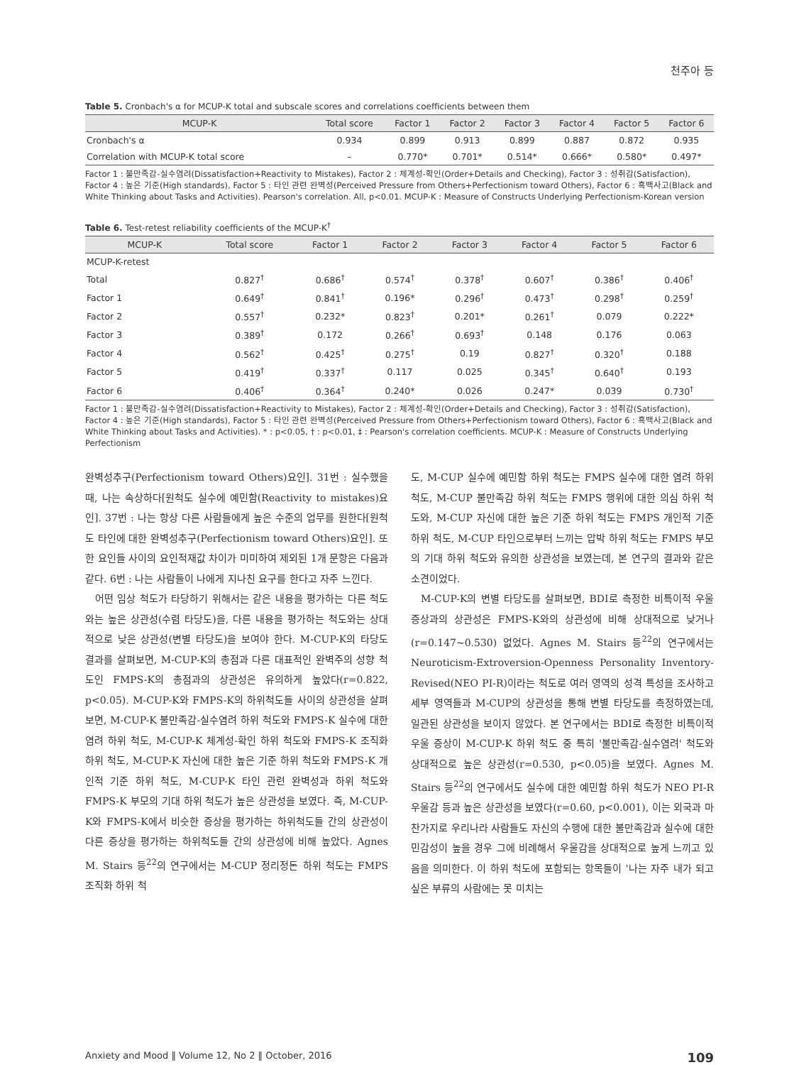천주아 등
Table 5. Cronbach's α for MCUP-K total and subscale scores and correlations coefficients between them
| MCUP-K | Total score | Factor 1 | Factor 2 | Factor 3 | Factor 4 | Factor 5 | Factor 6 |
| --- | --- | --- | --- | --- | --- | --- | --- |
| Cronbach's α | 0.934 | 0.899 | 0.913 | 0.899 | 0.887 | 0.872 | 0.935 |
| Correlation with MCUP-K total score | – | 0.770* | 0.701* | 0.514* | 0.666* | 0.580* | 0.497* |
Factor 1 : 불만족감-실수염려(Dissatisfaction+Reactivity to Mistakes), Factor 2 : 체계성-확인(Order+Details and Checking), Factor 3 : 성취감(Satisfaction), Factor 4 : 높은 기준(High standards), Factor 5 : 타인 관련 완벽성(Perceived Pressure from Others+Perfectionism toward Others), Factor 6 : 흑백사고(Black and White Thinking about Tasks and Activities). Pearson's correlation. All, p<0.01. MCUP-K : Measure of Constructs Underlying Perfectionism-Korean version
Table 6. Test-retest reliability coefficients of the MCUP-K<sup>†</sup>
| MCUP-K | Total score | Factor 1 | Factor 2 | Factor 3 | Factor 4 | Factor 5 | Factor 6 |
| --- | --- | --- | --- | --- | --- | --- | --- |
| MCUP-K-retest | | | | | | | |
| Total | 0.827<sup>†</sup> | 0.686<sup>†</sup> | 0.574<sup>†</sup> | 0.378<sup>†</sup> | 0.607<sup>†</sup> | 0.386<sup>†</sup> | 0.406<sup>†</sup> |
| Factor 1 | 0.649<sup>†</sup> | 0.841<sup>†</sup> | 0.196* | 0.296<sup>†</sup> | 0.473<sup>†</sup> | 0.298<sup>†</sup> | 0.259<sup>†</sup> |
| Factor 2 | 0.557<sup>†</sup> | 0.232* | 0.823<sup>†</sup> | 0.201* | 0.261<sup>†</sup> | 0.079 | 0.222* |
| Factor 3 | 0.389<sup>†</sup> | 0.172 | 0.266<sup>†</sup> | 0.693<sup>†</sup> | 0.148 | 0.176 | 0.063 |
| Factor 4 | 0.562<sup>†</sup> | 0.425<sup>†</sup> | 0.275<sup>†</sup> | 0.19 | 0.827<sup>†</sup> | 0.320<sup>†</sup> | 0.188 |
| Factor 5 | 0.419<sup>†</sup> | 0.337<sup>†</sup> | 0.117 | 0.025 | 0.345<sup>†</sup> | 0.640<sup>†</sup> | 0.193 |
| Factor 6 | 0.406<sup>†</sup> | 0.364<sup>†</sup> | 0.240* | 0.026 | 0.247* | 0.039 | 0.730<sup>†</sup> |
Factor 1 : 불만족감-실수염려(Dissatisfaction+Reactivity to Mistakes), Factor 2 : 체계성-확인(Order+Details and Checking), Factor 3 : 성취감(Satisfaction), Factor 4 : 높은 기준(High standards), Factor 5 : 타인 관련 완벽성(Perceived Pressure from Others+Perfectionism toward Others), Factor 6 : 흑백사고(Black and White Thinking about Tasks and Activities). * : p<0.05, † : p<0.01, ‡ : Pearson's correlation coefficients. MCUP-K : Measure of Constructs Underlying Perfectionism
완벽성추구(Perfectionism toward Others)요인]. 31번 : 실수했을 때, 나는 속상하다[원척도 실수에 예민함(Reactivity to mistakes)요인]. 37번 : 나는 항상 다른 사람들에게 높은 수준의 업무를 원한다[원척도 타인에 대한 완벽성추구(Perfectionism toward Others)요인]. 또한 요인들 사이의 요인적재값 차이가 미미하여 제외된 1개 문항은 다음과 같다. 6번 : 나는 사람들이 나에게 지나친 요구를 한다고 자주 느낀다.
어떤 임상 척도가 타당하기 위해서는 같은 내용을 평가하는 다른 척도와는 높은 상관성(수렴 타당도)을, 다른 내용을 평가하는 척도와는 상대적으로 낮은 상관성(변별 타당도)을 보여야 한다. M-CUP-K의 타당도 결과를 살펴보면, M-CUP-K의 총점과 다른 대표적인 완벽주의 성향 척도인 FMPS-K의 총점과의 상관성은 유의하게 높았다(r=0.822, p<0.05). M-CUP-K와 FMPS-K의 하위척도들 사이의 상관성을 살펴보면, M-CUP-K 불만족감-실수염려 하위 척도와 FMPS-K 실수에 대한 염려 하위 척도, M-CUP-K 체계성-확인 하위 척도와 FMPS-K 조직화 하위 척도, M-CUP-K 자신에 대한 높은 기준 하위 척도와 FMPS-K 개인적 기준 하위 척도, M-CUP-K 타인 관련 완벽성과 하위 척도와 FMPS-K 부모의 기대 하위 척도가 높은 상관성을 보였다. 즉, M-CUP-K와 FMPS-K에서 비슷한 증상을 평가하는 하위척도들 간의 상관성이 다른 증상을 평가하는 하위척도들 간의 상관성에 비해 높았다. Agnes M. Stairs 등<sup>22</sup>의 연구에서는 M-CUP 정리정돈 하위 척도는 FMPS 조직화 하위 척
도, M-CUP 실수에 예민함 하위 척도는 FMPS 실수에 대한 염려 하위 척도, M-CUP 불만족감 하위 척도는 FMPS 행위에 대한 의심 하위 척도와, M-CUP 자신에 대한 높은 기준 하위 척도는 FMPS 개인적 기준 하위 척도, M-CUP 타인으로부터 느끼는 압박 하위 척도는 FMPS 부모의 기대 하위 척도와 유의한 상관성을 보였는데, 본 연구의 결과와 같은 소견이었다.
M-CUP-K의 변별 타당도를 살펴보면, BDI로 측정한 비특이적 우울 증상과의 상관성은 FMPS-K와의 상관성에 비해 상대적으로 낮거나(r=0.147~0.530) 없었다. Agnes M. Stairs 등<sup>22</sup>의 연구에서는 Neuroticism-Extroversion-Openness Personality Inventory-Revised(NEO PI-R)이라는 척도로 여러 영역의 성격 특성을 조사하고 세부 영역들과 M-CUP의 상관성을 통해 변별 타당도를 측정하였는데, 일관된 상관성을 보이지 않았다. 본 연구에서는 BDI로 측정한 비특이적 우울 증상이 M-CUP-K 하위 척도 중 특히 '불만족감-실수염려' 척도와 상대적으로 높은 상관성(r=0.530, p<0.05)을 보였다. Agnes M. Stairs 등<sup>22</sup>의 연구에서도 실수에 대한 예민함 하위 척도가 NEO PI-R 우울감 등과 높은 상관성을 보였다(r=0.60, p<0.001), 이는 외국과 마찬가지로 우리나라 사람들도 자신의 수행에 대한 불만족감과 실수에 대한 민감성이 높을 경우 그에 비례해서 우울감을 상대적으로 높게 느끼고 있음을 의미한다. 이 하위 척도에 포함되는 항목들이 '나는 자주 내가 되고 싶은 부류의 사람에는 못 미치는
Anxiety and Mood ‖ Volume 12, No 2 ‖ October, 2016 109